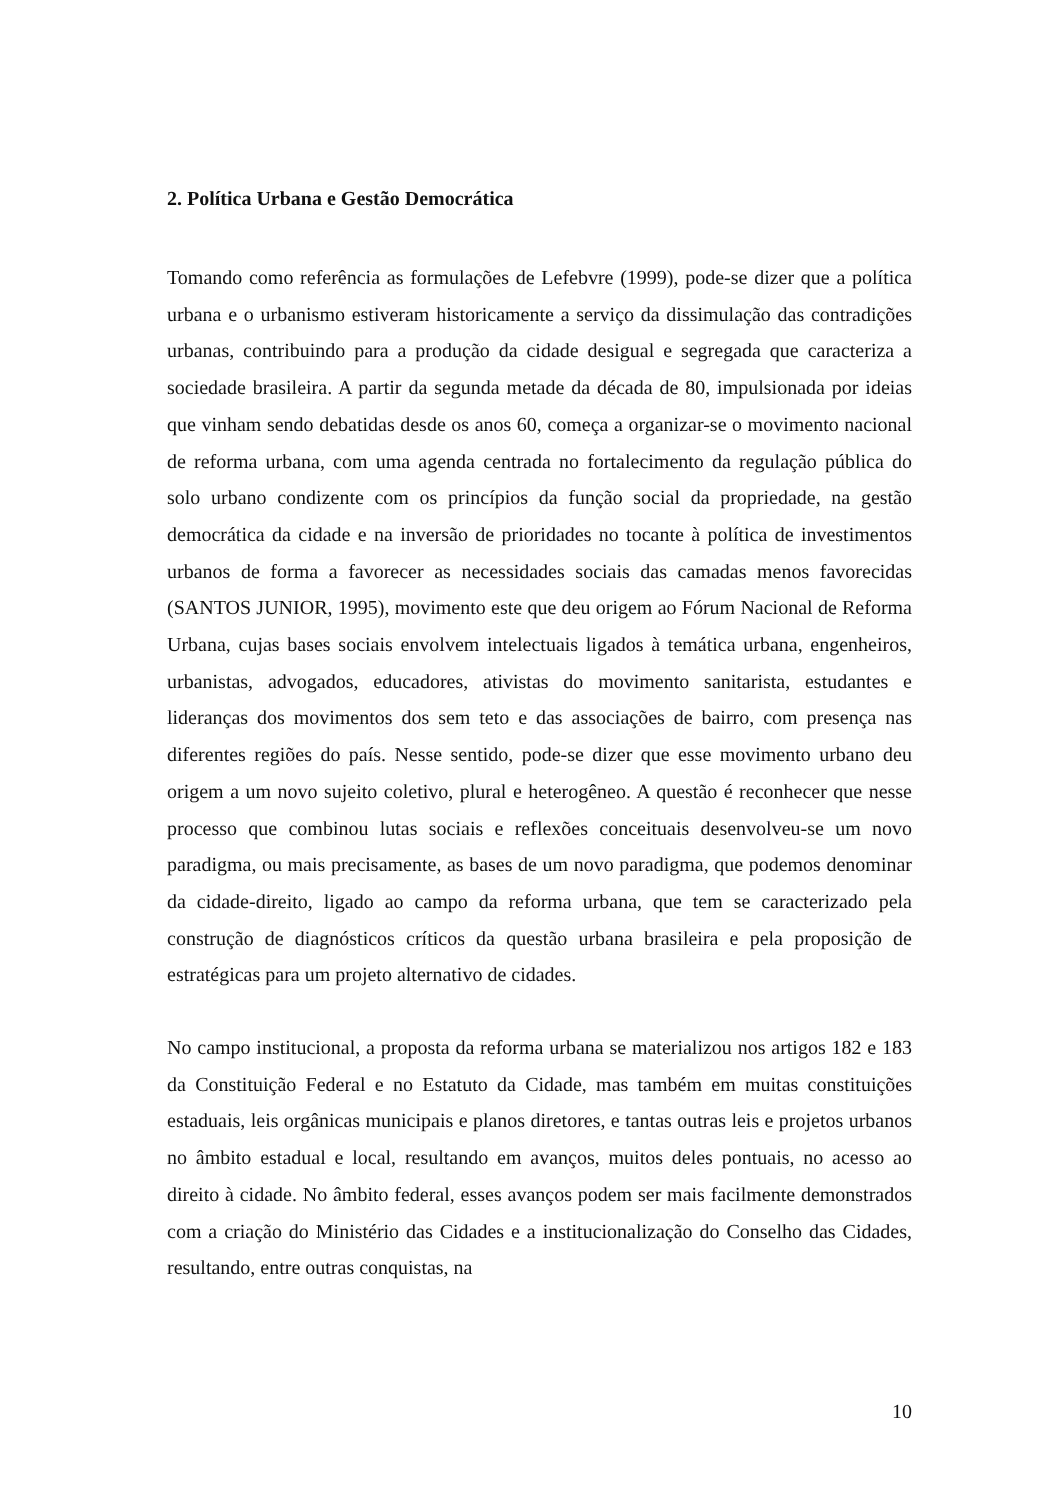2. Política Urbana e Gestão Democrática
Tomando como referência as formulações de Lefebvre (1999), pode-se dizer que a política urbana e o urbanismo estiveram historicamente a serviço da dissimulação das contradições urbanas, contribuindo para a produção da cidade desigual e segregada que caracteriza a sociedade brasileira. A partir da segunda metade da década de 80, impulsionada por ideias que vinham sendo debatidas desde os anos 60, começa a organizar-se o movimento nacional de reforma urbana, com uma agenda centrada no fortalecimento da regulação pública do solo urbano condizente com os princípios da função social da propriedade, na gestão democrática da cidade e na inversão de prioridades no tocante à política de investimentos urbanos de forma a favorecer as necessidades sociais das camadas menos favorecidas (SANTOS JUNIOR, 1995), movimento este que deu origem ao Fórum Nacional de Reforma Urbana, cujas bases sociais envolvem intelectuais ligados à temática urbana, engenheiros, urbanistas, advogados, educadores, ativistas do movimento sanitarista, estudantes e lideranças dos movimentos dos sem teto e das associações de bairro, com presença nas diferentes regiões do país. Nesse sentido, pode-se dizer que esse movimento urbano deu origem a um novo sujeito coletivo, plural e heterogêneo. A questão é reconhecer que nesse processo que combinou lutas sociais e reflexões conceituais desenvolveu-se um novo paradigma, ou mais precisamente, as bases de um novo paradigma, que podemos denominar da cidade-direito, ligado ao campo da reforma urbana, que tem se caracterizado pela construção de diagnósticos críticos da questão urbana brasileira e pela proposição de estratégicas para um projeto alternativo de cidades.
No campo institucional, a proposta da reforma urbana se materializou nos artigos 182 e 183 da Constituição Federal e no Estatuto da Cidade, mas também em muitas constituições estaduais, leis orgânicas municipais e planos diretores, e tantas outras leis e projetos urbanos no âmbito estadual e local, resultando em avanços, muitos deles pontuais, no acesso ao direito à cidade. No âmbito federal, esses avanços podem ser mais facilmente demonstrados com a criação do Ministério das Cidades e a institucionalização do Conselho das Cidades, resultando, entre outras conquistas, na
10